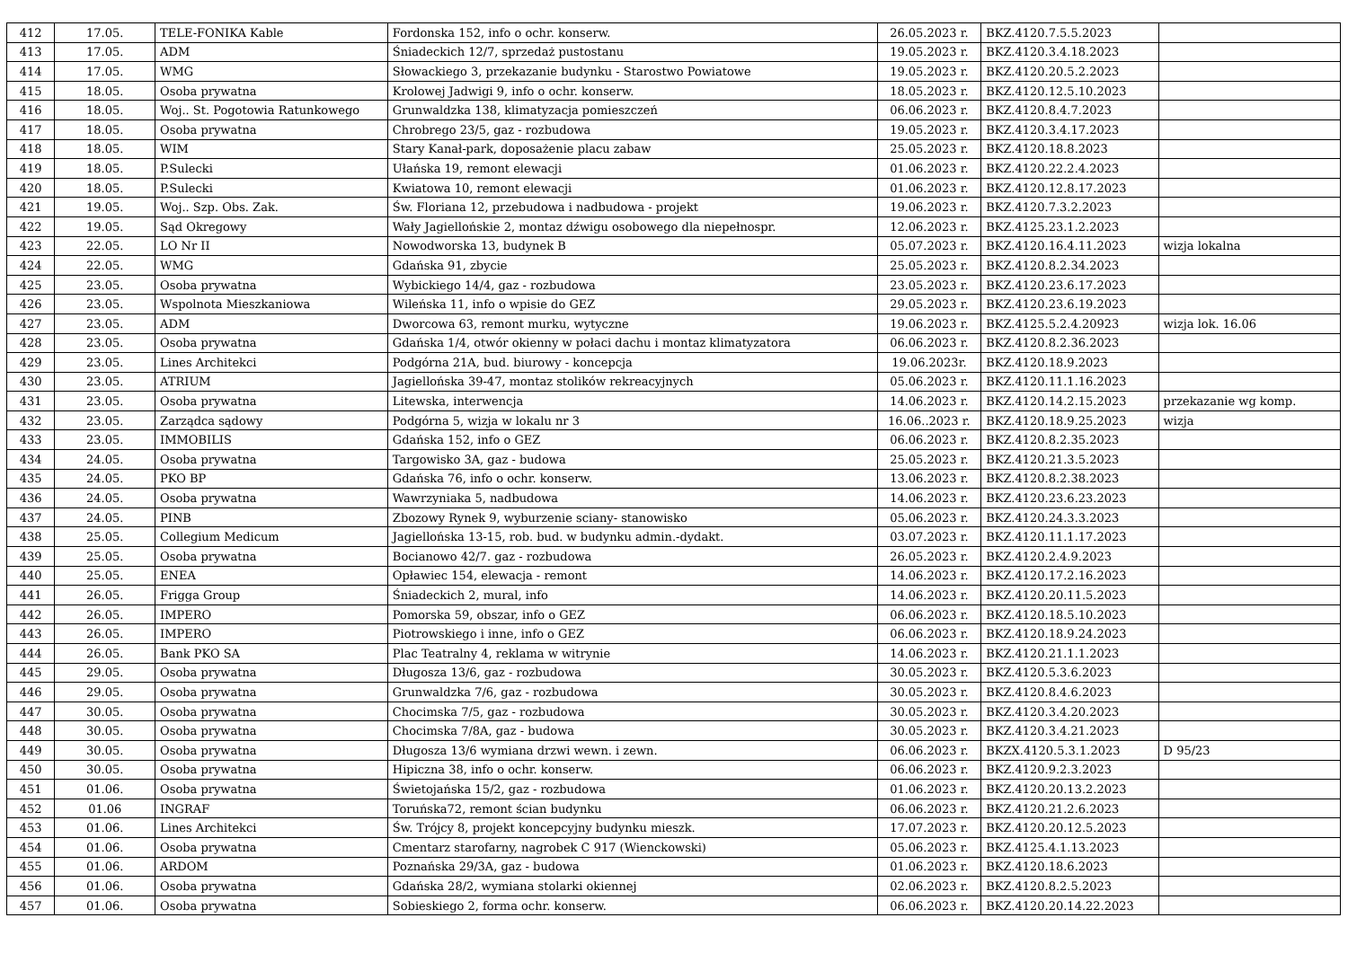| 412 | 17.05. | TELE-FONIKA Kable | Fordonska 152, info o ochr. konserw. | 26.05.2023 r. | BKZ.4120.7.5.5.2023 | |
| 413 | 17.05. | ADM | Śniadeckich 12/7, sprzedaż pustostanu | 19.05.2023 r. | BKZ.4120.3.4.18.2023 | |
| 414 | 17.05. | WMG | Słowackiego 3, przekazanie budynku - Starostwo Powiatowe | 19.05.2023 r. | BKZ.4120.20.5.2.2023 | |
| 415 | 18.05. | Osoba prywatna | Krolowej Jadwigi 9, info o ochr. konserw. | 18.05.2023 r. | BKZ.4120.12.5.10.2023 | |
| 416 | 18.05. | Woj.. St. Pogotowia Ratunkowego | Grunwaldzka 138, klimatyzacja pomieszczeń | 06.06.2023 r. | BKZ.4120.8.4.7.2023 | |
| 417 | 18.05. | Osoba prywatna | Chrobrego 23/5, gaz - rozbudowa | 19.05.2023 r. | BKZ.4120.3.4.17.2023 | |
| 418 | 18.05. | WIM | Stary Kanał-park, doposażenie placu zabaw | 25.05.2023 r. | BKZ.4120.18.8.2023 | |
| 419 | 18.05. | P.Sulecki | Ułańska 19, remont elewacji | 01.06.2023 r. | BKZ.4120.22.2.4.2023 | |
| 420 | 18.05. | P.Sulecki | Kwiatowa 10, remont elewacji | 01.06.2023 r. | BKZ.4120.12.8.17.2023 | |
| 421 | 19.05. | Woj.. Szp. Obs. Zak. | Św. Floriana 12, przebudowa i nadbudowa - projekt | 19.06.2023 r. | BKZ.4120.7.3.2.2023 | |
| 422 | 19.05. | Sąd Okregowy | Wały Jagiellońskie 2, montaz dźwigu osobowego dla niepełnospr. | 12.06.2023 r. | BKZ.4125.23.1.2.2023 | |
| 423 | 22.05. | LO Nr II | Nowodworska 13, budynek B | 05.07.2023 r. | BKZ.4120.16.4.11.2023 | wizja lokalna |
| 424 | 22.05. | WMG | Gdańska 91, zbycie | 25.05.2023 r. | BKZ.4120.8.2.34.2023 | |
| 425 | 23.05. | Osoba prywatna | Wybickiego 14/4, gaz - rozbudowa | 23.05.2023 r. | BKZ.4120.23.6.17.2023 | |
| 426 | 23.05. | Wspolnota Mieszkaniowa | Wileńska 11, info o wpisie do GEZ | 29.05.2023 r. | BKZ.4120.23.6.19.2023 | |
| 427 | 23.05. | ADM | Dworcowa 63, remont murku, wytyczne | 19.06.2023 r. | BKZ.4125.5.2.4.20923 | wizja lok. 16.06 |
| 428 | 23.05. | Osoba prywatna | Gdańska 1/4, otwór okienny w połaci dachu i montaz klimatyzatora | 06.06.2023 r. | BKZ.4120.8.2.36.2023 | |
| 429 | 23.05. | Lines Architekci | Podgórna 21A, bud. biurowy - koncepcja | 19.06.2023r. | BKZ.4120.18.9.2023 | |
| 430 | 23.05. | ATRIUM | Jagiellońska 39-47, montaz stolików rekreacyjnych | 05.06.2023 r. | BKZ.4120.11.1.16.2023 | |
| 431 | 23.05. | Osoba prywatna | Litewska, interwencja | 14.06.2023 r. | BKZ.4120.14.2.15.2023 | przekazanie wg komp. |
| 432 | 23.05. | Zarządca sądowy | Podgórna 5, wizja w lokalu nr 3 | 16.06..2023 r. | BKZ.4120.18.9.25.2023 | wizja |
| 433 | 23.05. | IMMOBILIS | Gdańska 152, info o GEZ | 06.06.2023 r. | BKZ.4120.8.2.35.2023 | |
| 434 | 24.05. | Osoba prywatna | Targowisko 3A, gaz - budowa | 25.05.2023 r. | BKZ.4120.21.3.5.2023 | |
| 435 | 24.05. | PKO BP | Gdańska 76, info o ochr. konserw. | 13.06.2023 r. | BKZ.4120.8.2.38.2023 | |
| 436 | 24.05. | Osoba prywatna | Wawrzyniaka 5, nadbudowa | 14.06.2023 r. | BKZ.4120.23.6.23.2023 | |
| 437 | 24.05. | PINB | Zbozowy Rynek 9, wyburzenie sciany- stanowisko | 05.06.2023 r. | BKZ.4120.24.3.3.2023 | |
| 438 | 25.05. | Collegium Medicum | Jagiellońska 13-15, rob. bud. w budynku admin.-dydakt. | 03.07.2023 r. | BKZ.4120.11.1.17.2023 | |
| 439 | 25.05. | Osoba prywatna | Bocianowo 42/7. gaz - rozbudowa | 26.05.2023 r. | BKZ.4120.2.4.9.2023 | |
| 440 | 25.05. | ENEA | Opławiec 154, elewacja - remont | 14.06.2023 r. | BKZ.4120.17.2.16.2023 | |
| 441 | 26.05. | Frigga Group | Śniadeckich 2, mural, info | 14.06.2023 r. | BKZ.4120.20.11.5.2023 | |
| 442 | 26.05. | IMPERO | Pomorska 59, obszar, info o GEZ | 06.06.2023 r. | BKZ.4120.18.5.10.2023 | |
| 443 | 26.05. | IMPERO | Piotrowskiego i inne, info o GEZ | 06.06.2023 r. | BKZ.4120.18.9.24.2023 | |
| 444 | 26.05. | Bank PKO SA | Plac Teatralny 4, reklama w witrynie | 14.06.2023 r. | BKZ.4120.21.1.1.2023 | |
| 445 | 29.05. | Osoba prywatna | Długosza 13/6, gaz - rozbudowa | 30.05.2023 r. | BKZ.4120.5.3.6.2023 | |
| 446 | 29.05. | Osoba prywatna | Grunwaldzka 7/6, gaz - rozbudowa | 30.05.2023 r. | BKZ.4120.8.4.6.2023 | |
| 447 | 30.05. | Osoba prywatna | Chocimska 7/5, gaz - rozbudowa | 30.05.2023 r. | BKZ.4120.3.4.20.2023 | |
| 448 | 30.05. | Osoba prywatna | Chocimska 7/8A, gaz - budowa | 30.05.2023 r. | BKZ.4120.3.4.21.2023 | |
| 449 | 30.05. | Osoba prywatna | Długosza 13/6 wymiana drzwi wewn. i zewn. | 06.06.2023 r. | BKZX.4120.5.3.1.2023 | D 95/23 |
| 450 | 30.05. | Osoba prywatna | Hipiczna 38, info o ochr. konserw. | 06.06.2023 r. | BKZ.4120.9.2.3.2023 | |
| 451 | 01.06. | Osoba prywatna | Świetojańska 15/2, gaz - rozbudowa | 01.06.2023 r. | BKZ.4120.20.13.2.2023 | |
| 452 | 01.06 | INGRAF | Toruńska72, remont ścian budynku | 06.06.2023 r. | BKZ.4120.21.2.6.2023 | |
| 453 | 01.06. | Lines Architekci | Św. Trójcy 8, projekt koncepcyjny budynku mieszk. | 17.07.2023 r. | BKZ.4120.20.12.5.2023 | |
| 454 | 01.06. | Osoba prywatna | Cmentarz starofarny, nagrobek C 917 (Wienckowski) | 05.06.2023 r. | BKZ.4125.4.1.13.2023 | |
| 455 | 01.06. | ARDOM | Poznańska 29/3A, gaz - budowa | 01.06.2023 r. | BKZ.4120.18.6.2023 | |
| 456 | 01.06. | Osoba prywatna | Gdańska 28/2, wymiana stolarki okiennej | 02.06.2023 r. | BKZ.4120.8.2.5.2023 | |
| 457 | 01.06. | Osoba prywatna | Sobieskiego 2, forma ochr. konserw. | 06.06.2023 r. | BKZ.4120.20.14.22.2023 | |